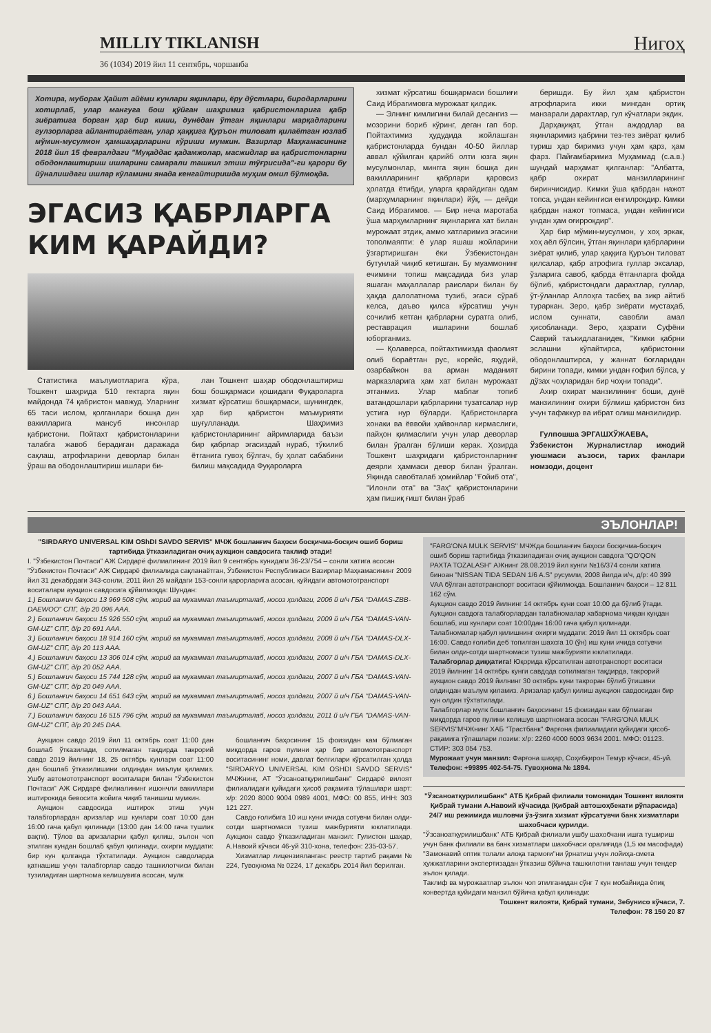MILLIY TIKLANISH Нигоҳ
36 (1034) 2019 йил 11 сентябрь, чоршанба
Хотира, муборак Ҳайит айёми кунлари яқинлари, ёру дўстлари, биродарларини хотирлаб, улар мангуга бош қўйган шаҳримиз қабристонларига қабр зиёратига борган ҳар бир киши, дунёдан ўтган яқинлари марқадларини гулзорларга айлантираётган, улар ҳаққига Қуръон тиловат қилаётган юзлаб мўмин-мусулмон ҳамшаҳарларини кўриши мумкин. Вазирлар Маҳкамасининг 2018 йил 15 февралдаги "Муқаддас қадамжолар, масжидлар ва қабристонларни ободонлаштириш ишларини самарали ташкил этиш тўғрисида"-ги қарори бу йўналишдаги ишлар кўламини янада кенгайтиришда муҳим омил бўлмоқда.
ЭГАСИЗ ҚАБРЛАРГА КИМ ҚАРАЙДИ?
Статистика маълумотларига кўра, Тошкент шаҳрида 510 гектарга яқин майдонда 74 қабристон мавжуд. Уларнинг 65 таси ислом, қолганлари бошқа дин вакилларига мансуб инсонлар қабристони. Пойтахт қабристонларини талабга жавоб берадиган даражада сақлаш, атрофларини деворлар билан ўраш ва ободонлаштириш ишлари би-
лан Тошкент шаҳар ободонлаштириш бош бошқармаси қошидаги Фуқароларга хизмат кўрсатиш бошқармаси, шунингдек, ҳар бир қабристон маъмурияти шуғулланади. Шаҳримиз қабристонларининг айримларида баъзи бир қабрлар эгасиздай нураб, тўкилиб ётганига гувоҳ бўлгач, бу ҳолат сабабини билиш мақсадида Фуқароларга
хизмат кўрсатиш бошқармаси бошлиғи Саид Ибрагимовга мурожаат қилдик.
— Элнинг кимлигини билай десангиз — мозорини бориб кўринг, деган гап бор. Пойтахтимиз ҳудудида жойлашган қабристонларда бундан 40-50 йиллар аввал қўйилган қарийб олти юзга яқин мусулмонлар, мингга яқин бошқа дин вакилларининг қабрлари қаровсиз ҳолатда ётибди, уларга қарайдиган одам (марҳумларнинг яқинлари) йўқ, — дейди Саид Ибрагимов. — Бир неча маротаба ўша марҳумларнинг яқинларига хат билан мурожаат этдик, аммо хатларимиз эгасини тополмаяпти: ё улар яшаш жойларини ўзгартиришган ёки Ўзбекистондан бутунлай чиқиб кетишган. Бу муаммонинг ечимини топиш мақсадида биз улар яшаган маҳаллалар раислари билан бу ҳақда далолатнома тузиб, эгаси сўраб келса, даъво қилса кўрсатиш учун сочилиб кетган қабрларни суратга олиб, реставрация ишларини бошлаб юборганмиз.
— Қолаверса, пойтахтимизда фаолият олиб бораётган рус, корейс, яҳудий, озарбайжон ва арман маданият марказларига ҳам хат билан мурожаат этганмиз. Улар маблағ топиб ватандошлари қабрларини тузатсалар нур устига нур бўларди. Қабристонларга хонаки ва ёввойи ҳайвонлар кирмаслиги, пайҳон қилмаслиги учун улар деворлар билан ўралган бўлиши керак. Ҳозирда Тошкент шаҳридаги қабристонларнинг деярли ҳаммаси девор билан ўралган. Яқинда савобталаб ҳомийлар "Ғойиб ота", "Илонли ота" ва "Заҳ" қабристонларини ҳам пишиқ ғишт билан ўраб
беришди. Бу йил ҳам қабристон атрофларига икки мингдан ортиқ манзарали дарахтлар, гул кўчатлари экдик.
Дарҳақиқат, ўтган аждодлар ва яқинларимиз қабрини тез-тез зиёрат қилиб туриш ҳар биримиз учун ҳам қарз, ҳам фарз. Пайғамбаримиз Муҳаммад (с.а.в.) шундай марҳамат қилганлар: "Албатта, қабр охират манзилларининг биринчисидир. Кимки ўша қабрдан нажот топса, ундан кейингиси енгилроқдир. Кимки қабрдан нажот топмаса, ундан кейингиси ундан ҳам оғирроқдир".
Ҳар бир мўмин-мусулмон, у хоҳ эркак, хоҳ аёл бўлсин, ўтган яқинлари қабрларини зиёрат қилиб, улар ҳаққига Қуръон тиловат қилсалар, қабр атрофига гуллар эксалар, ўзларига савоб, қабрда ётганларга фойда бўлиб, қабристондаги дарахтлар, гуллар, ўт-ўланлар Аллоҳга тасбеҳ ва зикр айтиб тураркан. Зеро, қабр зиёрати мустаҳаб, ислом суннати, савобли амал ҳисобланади. Зеро, ҳазрати Суфёни Саврий таъкидлаганидек, "Кимки қабрни эслашни кўпайтирса, қабристонни ободонлаштирса, у жаннат боғларидан бирини топади, кимки ундан ғофил бўлса, у дўзах чоҳларидан бир чоҳни топади".
Ахир охират манзилининг боши, дунё манзилининг охири бўлмиш қабристон биз учун тафаккур ва ибрат олиш манзилидир.
Гулпошша ЭРГАШХЎЖАЕВА,
Ўзбекистон Журналистлар ижодий уюшмаси аъзоси, тарих фанлари номзоди, доцент
ЭЪЛОНЛАР!
"SIRDARYO UNIVERSAL KIM OShDI SAVDO SERVIS" МЧЖ бошланғич баҳоси босқичма-босқич ошиб бориш тартибида ўтказиладиган очиқ аукцион савдосига таклиф этади!
I. "Ўзбекистон Почтаси" АЖ Сирдарё филиалининг 2019 йил 9 сентябрь кунидаги 36-23/754 – сонли хатига асосан "Ўзбекистон Почтаси" АЖ Сирдарё филиалида сақланаётган, Ўзбекистон Республикаси Вазирлар Маҳкамасининг 2009 йил 31 декабрдаги 343-сонли, 2011 йил 26 майдаги 153-сонли қарорларига асосан, қуйидаги автомототранспорт воситалари аукцион савдосига қўйилмоқда: Шундан:
1.) Бошланғич баҳоси 13 969 508 сўм, жорий ва мукаммал таъмирталаб, носоз ҳолдаги, 2006 й и/ч ГБА "DAMAS-ZBB-DAEWOO" СПГ, д/р 20 096 AAA.
2.) Бошланғич баҳоси 15 926 550 сўм, жорий ва мукаммал таъмирталаб, носоз ҳолдаги, 2009 й и/ч ГБА "DAMAS-VAN-GM-UZ" СПГ, д/р 20 691 AAA.
3.) Бошланғич баҳоси 18 914 160 сўм, жорий ва мукаммал таъмирталаб, носоз ҳолдаги, 2008 й и/ч ГБА "DAMAS-DLX-GM-UZ" СПГ, д/р 20 113 AAA.
4.) Бошланғич баҳоси 13 306 014 сўм, жорий ва мукаммал таъмирталаб, носоз ҳолдаги, 2007 й и/ч ГБА "DAMAS-DLX-GM-UZ" СПГ, д/р 20 052 AAA.
5.) Бошланғич баҳоси 15 744 128 сўм, жорий ва мукаммал таъмирталаб, носоз ҳолдаги, 2007 й и/ч ГБА "DAMAS-VAN-GM-UZ" СПГ, д/р 20 049 AAA.
6.) Бошланғич баҳоси 14 651 643 сўм, жорий ва мукаммал таъмирталаб, носоз ҳолдаги, 2007 й и/ч ГБА "DAMAS-VAN-GM-UZ" СПГ, д/р 20 043 AAA.
7.) Бошланғич баҳоси 16 515 796 сўм, жорий ва мукаммал таъмирталаб, носоз ҳолдаги, 2011 й и/ч ГБА "DAMAS-VAN-GM-UZ" СПГ, д/р 20 245 DAA.
Аукцион савдо 2019 йил 11 октябрь соат 11:00 дан бошлаб ўтказилади, сотилмаган тақдирда такрорий савдо 2019 йилнинг 18, 25 октябрь кунлари соат 11:00 дан бошлаб ўтказилишини олдиндан маълум қиламиз. Ушбу автомототранспорт воситалари билан "Ўзбекистон Почтаси" АЖ Сирдарё филиалининг ишончли вакиллари иштирокида бевосита жойига чиқиб танишиш мумкин.
Аукцион савдосида иштирок этиш учун талабгорлардан аризалар иш кунлари соат 10:00 дан 16:00 гача қабул қилинади (13:00 дан 14:00 гача тушлик вақти). Тўлов ва аризаларни қабул қилиш, эълон чоп этилган кундан бошлаб қабул қилинади, охирги муддати: бир кун қолганда тўхтатилади. Аукцион савдоларда қатнашиш учун талабгорлар савдо ташкилотчиси билан тузиладиган шартнома келишувига асосан, мулк
бошланғич баҳосининг 15 фоизидан кам бўлмаган миқдорда гаров пулини ҳар бир автомототранспорт воситасининг номи, давлат белгилари кўрсатилган ҳолда "SIRDARYO UNIVERSAL KIM OSHDI SAVDO SERVIS" МЧЖнинг, АТ "Ўзсаноатқурилишбанк" Сирдарё вилоят филиалидаги қуйидаги ҳисоб рақамига тўлашлари шарт: х/р: 2020 8000 9004 0989 4001, МФО: 00 855, ИНН: 303 121 227.
Савдо ғолибига 10 иш куни ичида сотувчи билан олди-сотди шартномаси тузиш мажбурияти юклатилади. Аукцион савдо ўтказиладиган манзил: Гулистон шаҳар, А.Навоий кўчаси 46-уй 310-хона, телефон: 235-03-57.
Хизматлар лицензияланган: реестр тартиб рақами № 224, Гувоҳнома № 0224, 17 декабрь 2014 йил берилган.
"FARG'ONA MULK SERVIS" МЧЖда бошланғич баҳоси босқичма-босқич ошиб бориш тартибида ўтказиладиган очиқ аукцион савдога "QO'QON PAXTA TOZALASH" АЖнинг 28.08.2019 йил кунги №16/374 сонли хатига биноан "NISSAN TIDA SEDAN 1/6 A.S" русумли, 2008 йилда и/ч, д/р: 40 399 VAA бўлган автотранспорт воситаси қўйилмоқда. Бошланғич баҳоси – 12 811 162 сўм.
Аукцион савдо 2019 йилнинг 14 октябрь куни соат 10:00 да бўлиб ўтади. Аукцион савдога талабгорлардан талабномалар хабарнома чиққан кундан бошлаб, иш кунлари соат 10:00дан 16:00 гача қабул қилинади. Талабномалар қабул қилишнинг охирги муддати: 2019 йил 11 октябрь соат 16:00. Савдо ғолиби деб топилган шахсга 10 (ўн) иш куни ичида сотувчи билан олди-сотди шартномаси тузиш мажбурияти юклатилади.
Талабгорлар диққатига! Юқорида кўрсатилган автотранспорт воситаси 2019 йилнинг 14 октябрь кунги савдода сотилмаган тақдирда, такрорий аукцион савдо 2019 йилнинг 30 октябрь куни такроран бўлиб ўтишини олдиндан маълум қиламиз. Аризалар қабул қилиш аукцион савдосидан бир кун олдин тўхтатилади.
Талабгорлар мулк бошланғич баҳосининг 15 фоизидан кам бўлмаган миқдорда гаров пулини келишув шартномага асосан "FARG'ONA MULK SERVIS"МЧЖнинг ХАБ "Трастбанк" Фарғона филиалидаги қуйидаги ҳисоб-рақамига тўлашлари лозим: х/р: 2260 4000 6003 9634 2001. МФО: 01123. СТИР: 303 054 753.
Мурожаат учун манзил: Фарғона шаҳар, Соҳибқирон Темур кўчаси, 45-уй.
Телефон: +99895 402-54-75. Гувоҳнома № 1894.
"Ўзсаноатқурилишбанк" АТБ Қибрай филиали томонидан Тошкент вилояти Қибрай тумани А.Навоий кўчасида (Қибрай автошоҳбекати рўпарасида) 24/7 иш режимида ишловчи ўз-ўзига хизмат кўрсатувчи банк хизматлари шахобчаси қурилди.
"Ўзсаноатқурилишбанк" АТБ Қибрай филиали ушбу шахобчани ишга тушириш учун банк филиали ва банк хизматлари шахобчаси оралиғида (1,5 км масофада) "Замонавий оптик толали алоқа тармоғи"ни ўрнатиш учун лойиҳа-смета ҳужжатларини экспертизадан ўтказиш бўйича ташкилотни танлаш учун тендер эълон қилади.
Таклиф ва мурожаатлар эълон чоп этилганидан сўнг 7 кун мобайнида ёпиқ конвертда қуйидаги манзил бўйича қабул қилинади:
Тошкент вилояти, Қибрай тумани, Зебунисо кўчаси, 7.
Телефон: 78 150 20 87